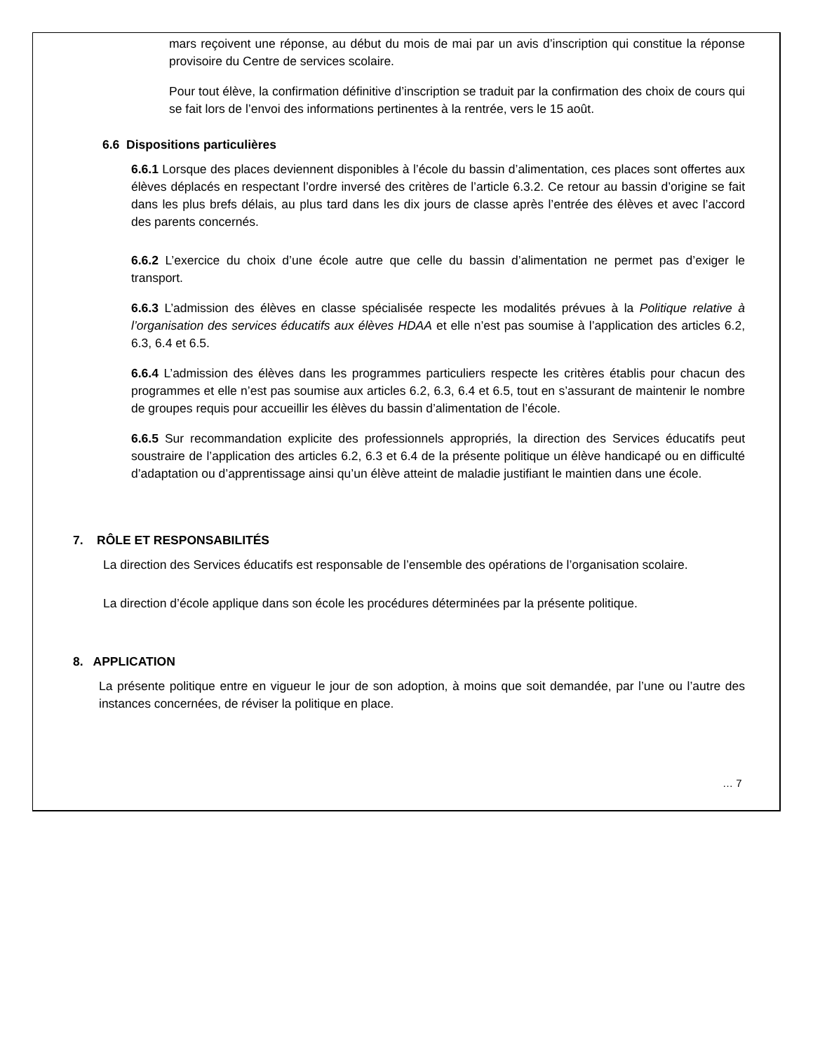mars reçoivent une réponse, au début du mois de mai par un avis d’inscription qui constitue la réponse provisoire du Centre de services scolaire.
Pour tout élève, la confirmation définitive d’inscription se traduit par la confirmation des choix de cours qui se fait lors de l’envoi des informations pertinentes à la rentrée, vers le 15 août.
6.6 Dispositions particulières
6.6.1 Lorsque des places deviennent disponibles à l’école du bassin d’alimentation, ces places sont offertes aux élèves déplacés en respectant l’ordre inversé des critères de l’article 6.3.2. Ce retour au bassin d’origine se fait dans les plus brefs délais, au plus tard dans les dix jours de classe après l’entrée des élèves et avec l’accord des parents concernés.
6.6.2 L’exercice du choix d’une école autre que celle du bassin d’alimentation ne permet pas d’exiger le transport.
6.6.3 L’admission des élèves en classe spécialisée respecte les modalités prévues à la Politique relative à l’organisation des services éducatifs aux élèves HDAA et elle n’est pas soumise à l’application des articles 6.2, 6.3, 6.4 et 6.5.
6.6.4 L’admission des élèves dans les programmes particuliers respecte les critères établis pour chacun des programmes et elle n’est pas soumise aux articles 6.2, 6.3, 6.4 et 6.5, tout en s’assurant de maintenir le nombre de groupes requis pour accueillir les élèves du bassin d’alimentation de l’école.
6.6.5 Sur recommandation explicite des professionnels appropriés, la direction des Services éducatifs peut soustraire de l’application des articles 6.2, 6.3 et 6.4 de la présente politique un élève handicapé ou en difficulté d’adaptation ou d’apprentissage ainsi qu’un élève atteint de maladie justifiant le maintien dans une école.
7. RÔLE ET RESPONSABILITÉS
La direction des Services éducatifs est responsable de l’ensemble des opérations de l’organisation scolaire.
La direction d’école applique dans son école les procédures déterminées par la présente politique.
8. APPLICATION
La présente politique entre en vigueur le jour de son adoption, à moins que soit demandée, par l’une ou l’autre des instances concernées, de réviser la politique en place.
… 7